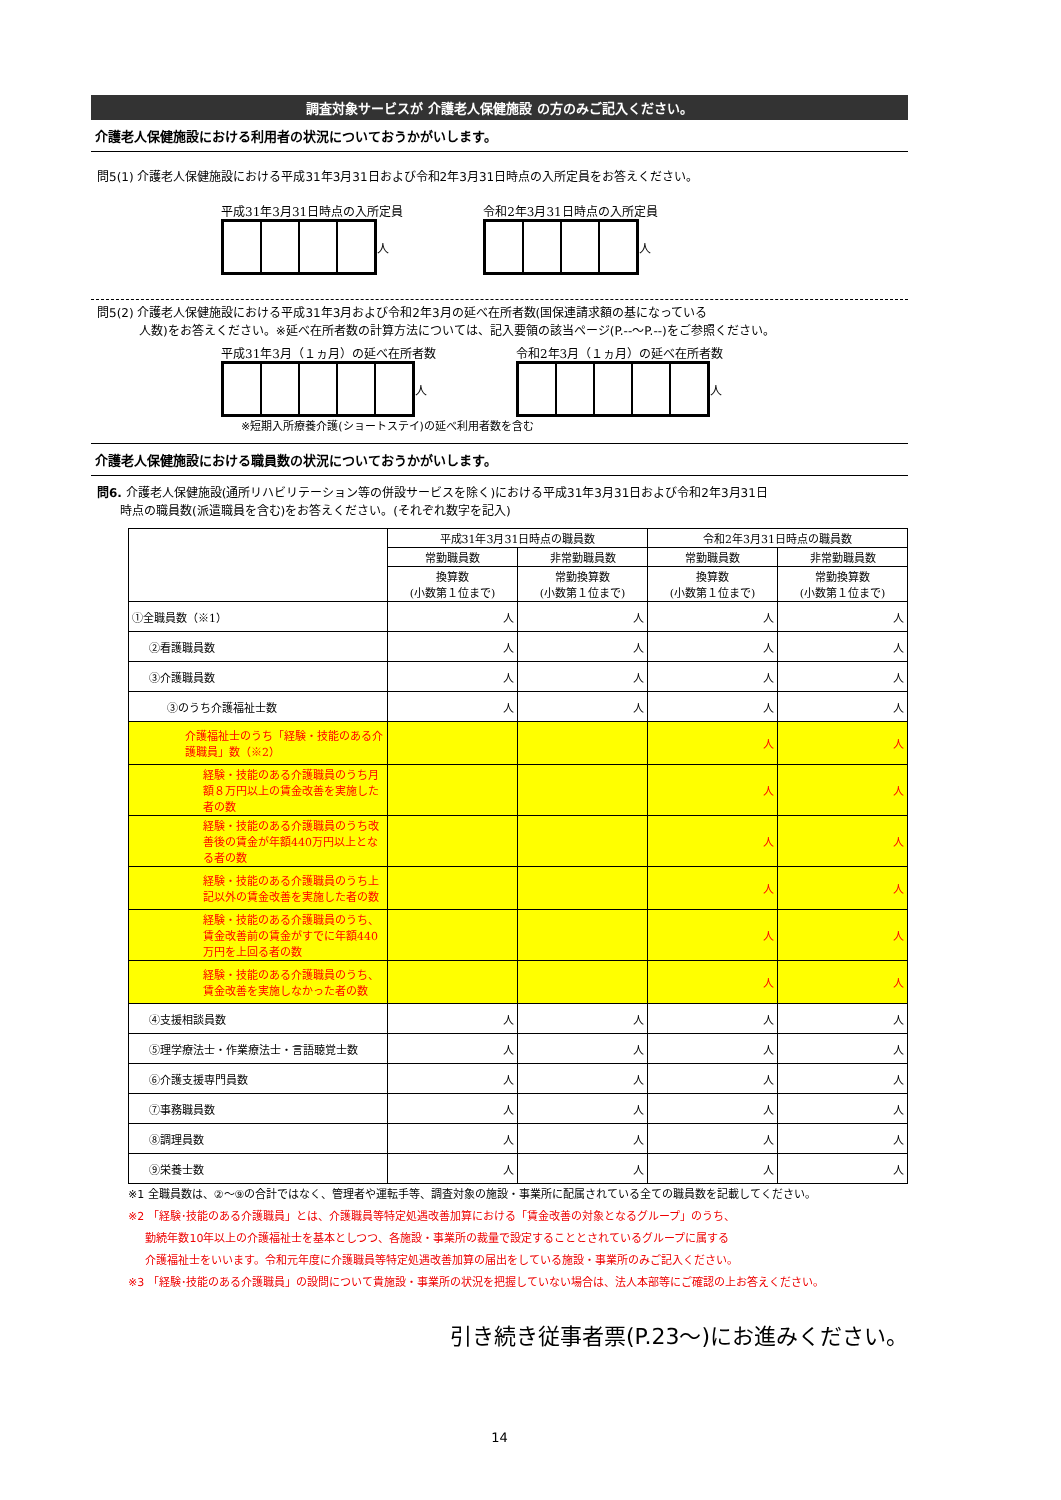調査対象サービスが 介護老人保健施設 の方のみご記入ください。
介護老人保健施設における利用者の状況についておうかがいします。
問5(1) 介護老人保健施設における平成31年3月31日および令和2年3月31日時点の入所定員をお答えください。
平成31年3月31日時点の入所定員
人
令和2年3月31日時点の入所定員
人
問5(2) 介護老人保健施設における平成31年3月および令和2年3月の延べ在所者数(国保連請求額の基になっている
人数)をお答えください。※延べ在所者数の計算方法については、記入要領の該当ページ(P.--～P.--)をご参照ください。
平成31年3月（１ヵ月）の延べ在所者数
人
令和2年3月（１ヵ月）の延べ在所者数
人
※短期入所療養介護(ショートステイ)の延べ利用者数を含む
介護老人保健施設における職員数の状況についておうかがいします。
問6. 介護老人保健施設(通所リハビリテーション等の併設サービスを除く)における平成31年3月31日および令和2年3月31日
時点の職員数(派遣職員を含む)をお答えください。(それぞれ数字を記入)
| | 平成31年3月31日時点の職員数 | | 令和2年3月31日時点の職員数 | |
| | 常勤職員数 | 非常勤職員数 | 常勤職員数 | 非常勤職員数 |
| | 換算数 (小数第１位まで) | 常勤換算数 (小数第１位まで) | 換算数 (小数第１位まで) | 常勤換算数 (小数第１位まで) |
| ①全職員数（※1） | 人 | 人 | 人 | 人 |
| ②看護職員数 | 人 | 人 | 人 | 人 |
| ③介護職員数 | 人 | 人 | 人 | 人 |
| ③のうち介護福祉士数 | 人 | 人 | 人 | 人 |
| 介護福祉士のうち「経験・技能のある介護職員」数（※2） | | | 人 | 人 |
| 経験・技能のある介護職員のうち月額８万円以上の賃金改善を実施した者の数 | | | 人 | 人 |
| 経験・技能のある介護職員のうち改善後の賃金が年額440万円以上となる者の数 | | | 人 | 人 |
| 経験・技能のある介護職員のうち上記以外の賃金改善を実施した者の数 | | | 人 | 人 |
| 経験・技能のある介護職員のうち、賃金改善前の賃金がすでに年額440万円を上回る者の数 | | | 人 | 人 |
| 経験・技能のある介護職員のうち、賃金改善を実施しなかった者の数 | | | 人 | 人 |
| ④支援相談員数 | 人 | 人 | 人 | 人 |
| ⑤理学療法士・作業療法士・言語聴覚士数 | 人 | 人 | 人 | 人 |
| ⑥介護支援専門員数 | 人 | 人 | 人 | 人 |
| ⑦事務職員数 | 人 | 人 | 人 | 人 |
| ⑧調理員数 | 人 | 人 | 人 | 人 |
| ⑨栄養士数 | 人 | 人 | 人 | 人 |
※1 全職員数は、②～⑨の合計ではなく、管理者や運転手等、調査対象の施設・事業所に配属されている全ての職員数を記載してください。
※2 「経験･技能のある介護職員」とは、介護職員等特定処遇改善加算における「賃金改善の対象となるグループ」のうち、
勤続年数10年以上の介護福祉士を基本としつつ、各施設・事業所の裁量で設定することとされているグループに属する
介護福祉士をいいます。令和元年度に介護職員等特定処遇改善加算の届出をしている施設・事業所のみご記入ください。
※3 「経験･技能のある介護職員」の設問について貴施設・事業所の状況を把握していない場合は、法人本部等にご確認の上お答えください。
引き続き従事者票(P.23～)にお進みください。
14